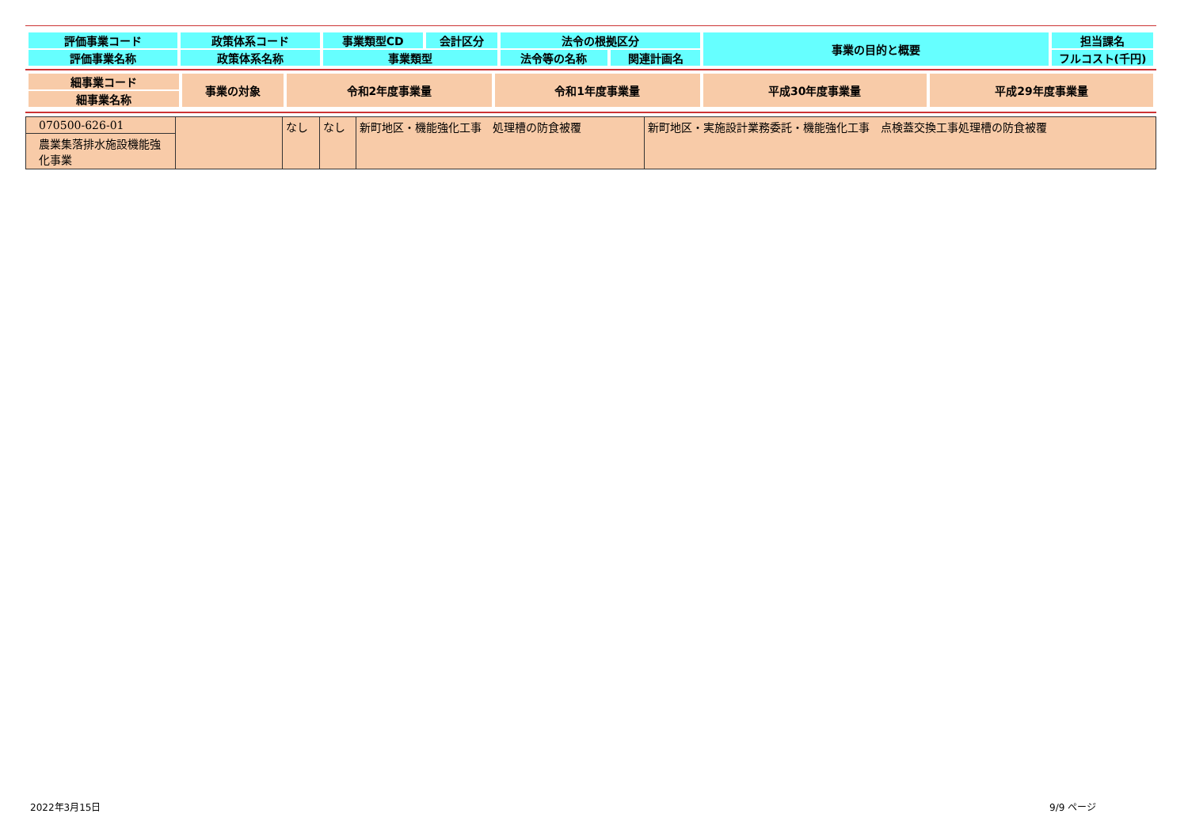| 評価事業コード | 政策体系コード | 事業類型CD | 会計区分 | 法令の根拠区分 | | 事業の目的と概要 | 担当課名 |
| 評価事業名称 | 政策体系名称 | 事業類型 | | 法令等の名称 | 関連計画名 | | フルコスト(千円) |
| 細事業コード | 事業の対象 | 令和2年度事業量 | 令和1年度事業量 | 平成30年度事業量 | 平成29年度事業量 |
| 細事業名称 | | | | | |
| 070500-626-01 農業集落排水施設機能強化事業 | | なし | なし | 新町地区・機能強化工事 処理槽の防食被覆 | 新町地区・実施設計業務委託・機能強化工事 点検蓋交換工事処理槽の防食被覆 |
2022年3月15日 9/9 ページ